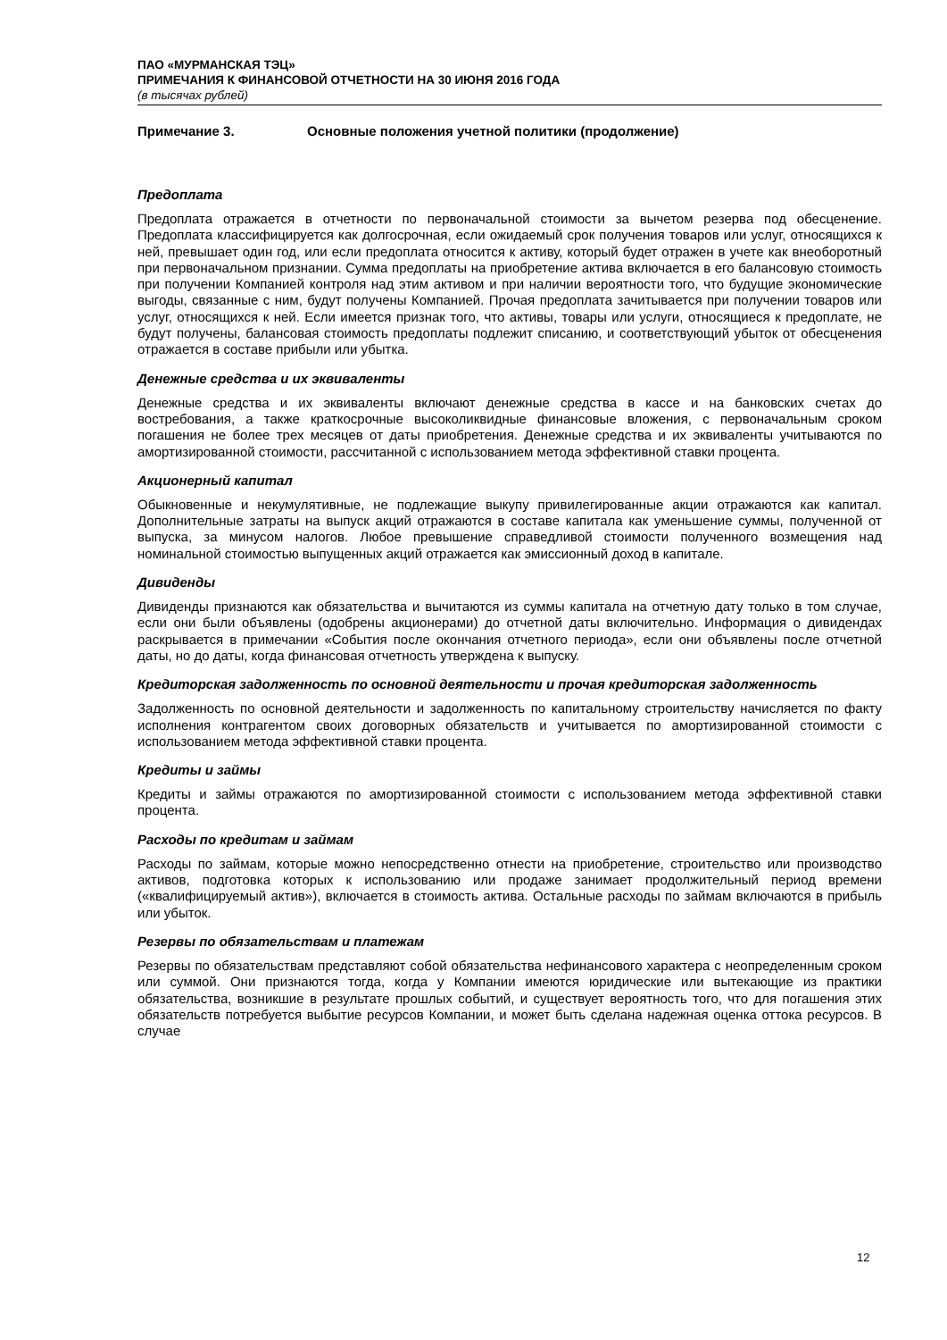ПАО «МУРМАНСКАЯ ТЭЦ»
ПРИМЕЧАНИЯ К ФИНАНСОВОЙ ОТЧЕТНОСТИ НА 30 ИЮНЯ 2016 ГОДА
(в тысячах рублей)
Примечание 3. Основные положения учетной политики (продолжение)
Предоплата
Предоплата отражается в отчетности по первоначальной стоимости за вычетом резерва под обесценение. Предоплата классифицируется как долгосрочная, если ожидаемый срок получения товаров или услуг, относящихся к ней, превышает один год, или если предоплата относится к активу, который будет отражен в учете как внеоборотный при первоначальном признании. Сумма предоплаты на приобретение актива включается в его балансовую стоимость при получении Компанией контроля над этим активом и при наличии вероятности того, что будущие экономические выгоды, связанные с ним, будут получены Компанией. Прочая предоплата зачитывается при получении товаров или услуг, относящихся к ней. Если имеется признак того, что активы, товары или услуги, относящиеся к предоплате, не будут получены, балансовая стоимость предоплаты подлежит списанию, и соответствующий убыток от обесценения отражается в составе прибыли или убытка.
Денежные средства и их эквиваленты
Денежные средства и их эквиваленты включают денежные средства в кассе и на банковских счетах до востребования, а также краткосрочные высоколиквидные финансовые вложения, с первоначальным сроком погашения не более трех месяцев от даты приобретения. Денежные средства и их эквиваленты учитываются по амортизированной стоимости, рассчитанной с использованием метода эффективной ставки процента.
Акционерный капитал
Обыкновенные и некумулятивные, не подлежащие выкупу привилегированные акции отражаются как капитал. Дополнительные затраты на выпуск акций отражаются в составе капитала как уменьшение суммы, полученной от выпуска, за минусом налогов. Любое превышение справедливой стоимости полученного возмещения над номинальной стоимостью выпущенных акций отражается как эмиссионный доход в капитале.
Дивиденды
Дивиденды признаются как обязательства и вычитаются из суммы капитала на отчетную дату только в том случае, если они были объявлены (одобрены акционерами) до отчетной даты включительно. Информация о дивидендах раскрывается в примечании «События после окончания отчетного периода», если они объявлены после отчетной даты, но до даты, когда финансовая отчетность утверждена к выпуску.
Кредиторская задолженность по основной деятельности и прочая кредиторская задолженность
Задолженность по основной деятельности и задолженность по капитальному строительству начисляется по факту исполнения контрагентом своих договорных обязательств и учитывается по амортизированной стоимости с использованием метода эффективной ставки процента.
Кредиты и займы
Кредиты и займы отражаются по амортизированной стоимости с использованием метода эффективной ставки процента.
Расходы по кредитам и займам
Расходы по займам, которые можно непосредственно отнести на приобретение, строительство или производство активов, подготовка которых к использованию или продаже занимает продолжительный период времени («квалифицируемый актив»), включается в стоимость актива. Остальные расходы по займам включаются в прибыль или убыток.
Резервы по обязательствам и платежам
Резервы по обязательствам представляют собой обязательства нефинансового характера с неопределенным сроком или суммой. Они признаются тогда, когда у Компании имеются юридические или вытекающие из практики обязательства, возникшие в результате прошлых событий, и существует вероятность того, что для погашения этих обязательств потребуется выбытие ресурсов Компании, и может быть сделана надежная оценка оттока ресурсов. В случае
12